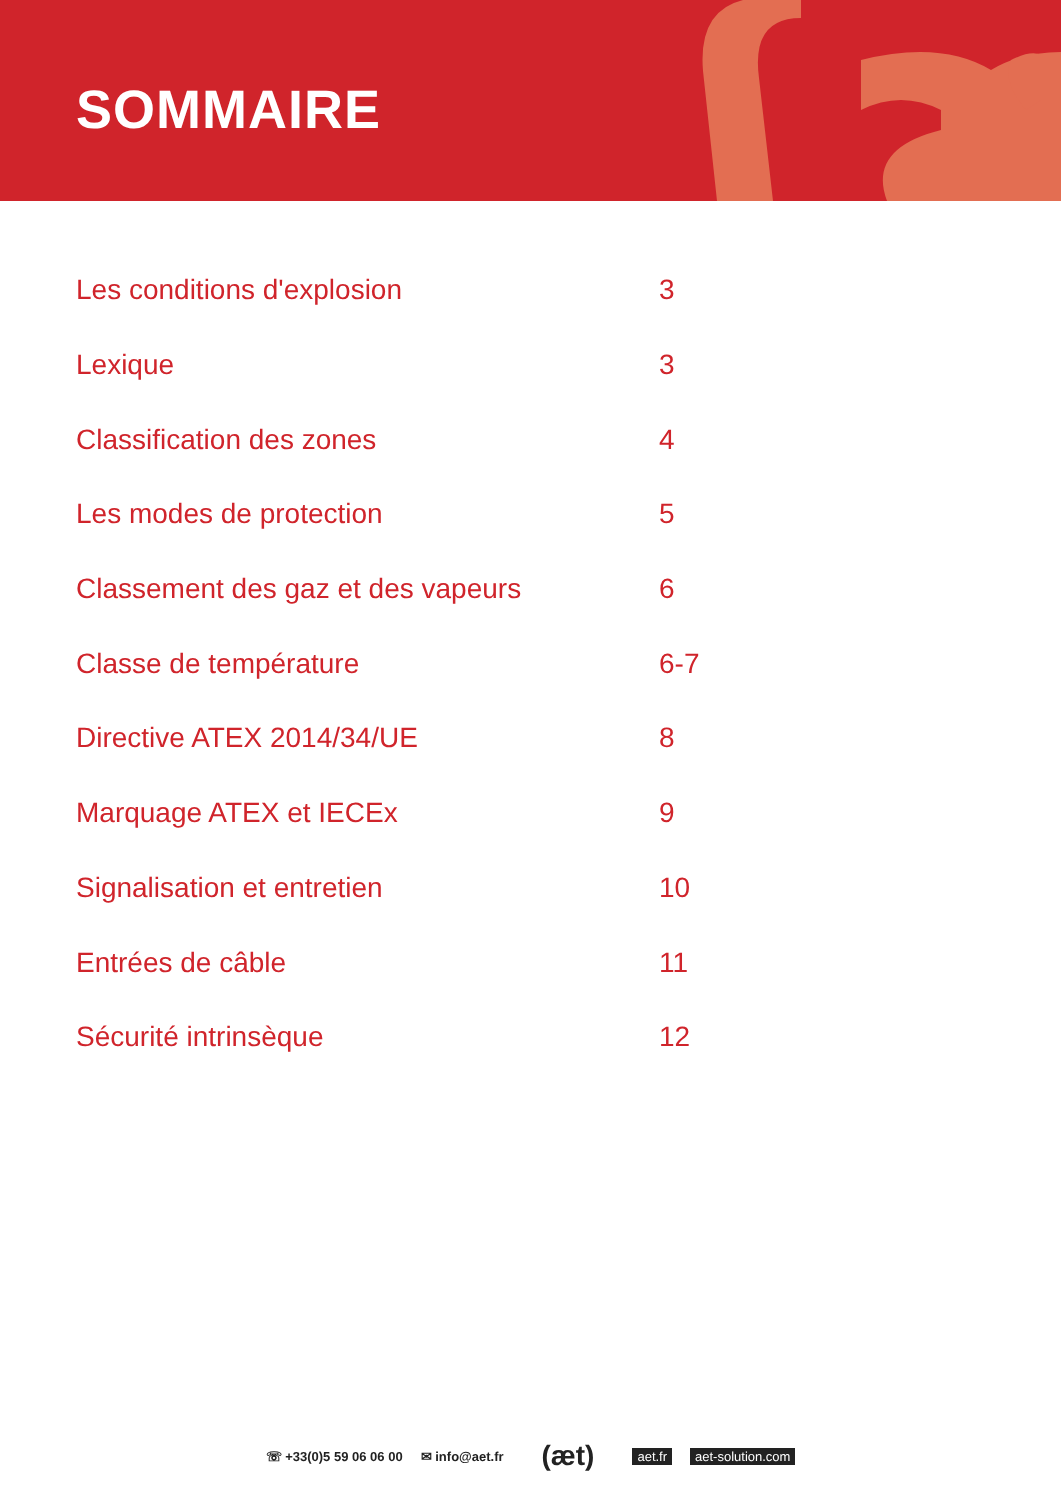SOMMAIRE
| Les conditions d'explosion | 3 |
| Lexique | 3 |
| Classification des zones | 4 |
| Les modes de protection | 5 |
| Classement des gaz et des vapeurs | 6 |
| Classe de température | 6-7 |
| Directive ATEX 2014/34/UE | 8 |
| Marquage ATEX et IECEx | 9 |
| Signalisation et entretien | 10 |
| Entrées de câble | 11 |
| Sécurité intrinsèque | 12 |
☏ +33(0)5 59 06 06 00 ✉ info@aet.fr (æt) aet.fr aet-solution.com